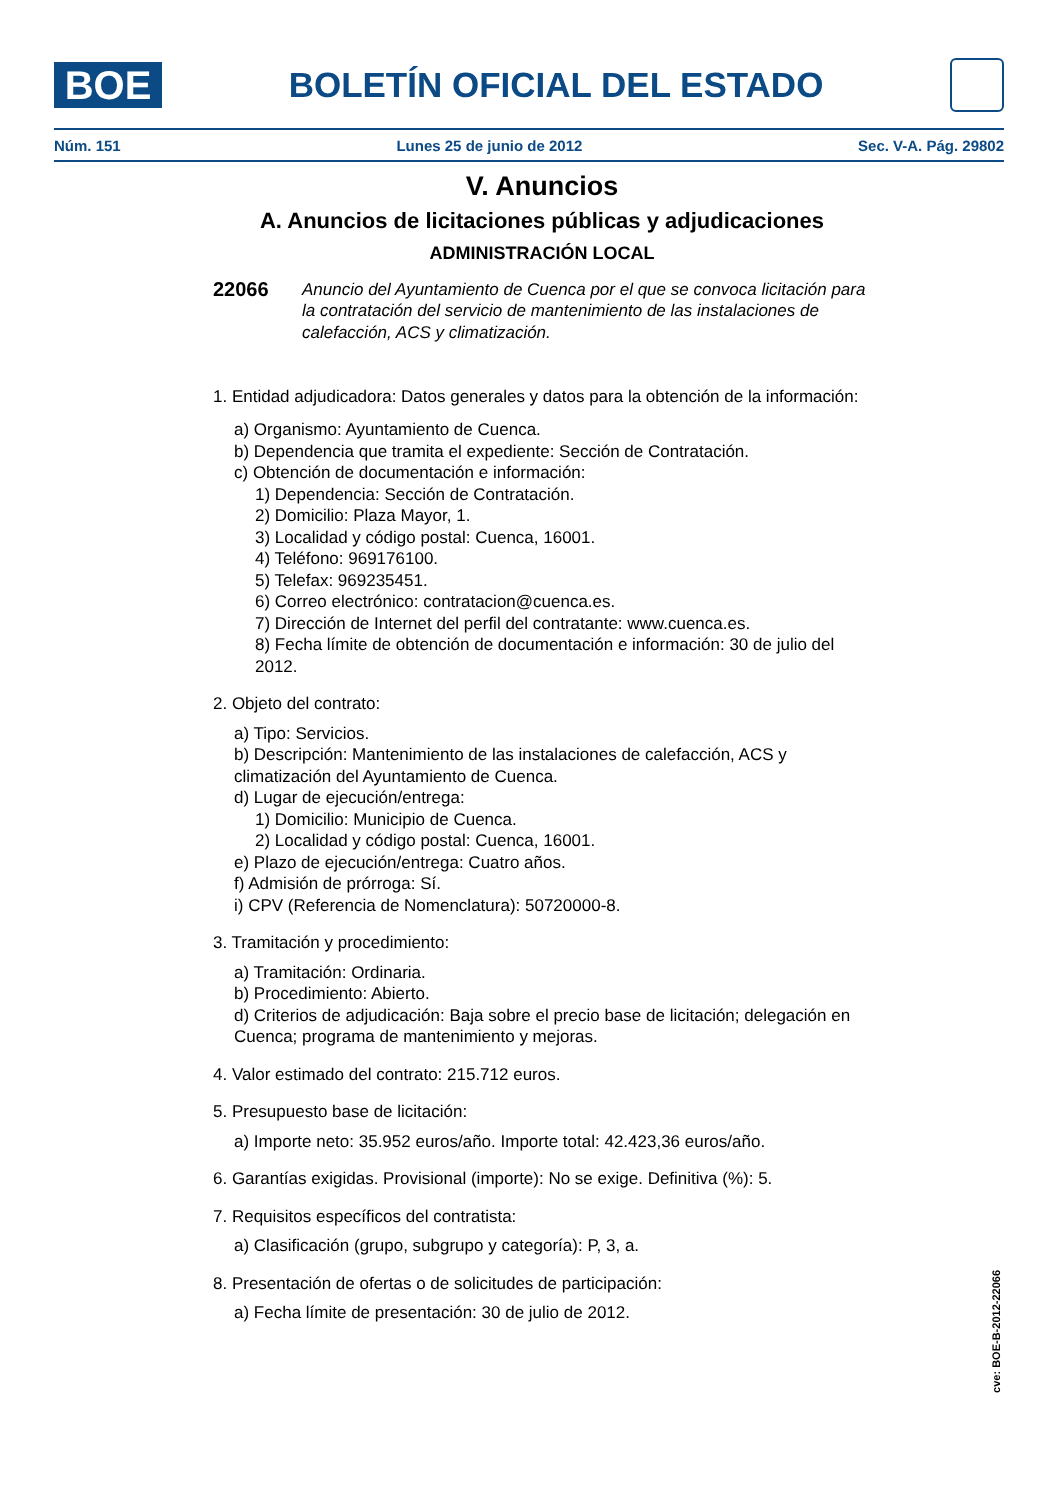BOE
BOLETÍN OFICIAL DEL ESTADO
Núm. 151 Lunes 25 de junio de 2012 Sec. V-A. Pág. 29802
V. Anuncios
A. Anuncios de licitaciones públicas y adjudicaciones
ADMINISTRACIÓN LOCAL
22066 Anuncio del Ayuntamiento de Cuenca por el que se convoca licitación para la contratación del servicio de mantenimiento de las instalaciones de calefacción, ACS y climatización.
1. Entidad adjudicadora: Datos generales y datos para la obtención de la información:
a) Organismo: Ayuntamiento de Cuenca.
b) Dependencia que tramita el expediente: Sección de Contratación.
c) Obtención de documentación e información:
1) Dependencia: Sección de Contratación.
2) Domicilio: Plaza Mayor, 1.
3) Localidad y código postal: Cuenca, 16001.
4) Teléfono: 969176100.
5) Telefax: 969235451.
6) Correo electrónico: contratacion@cuenca.es.
7) Dirección de Internet del perfil del contratante: www.cuenca.es.
8) Fecha límite de obtención de documentación e información: 30 de julio del 2012.
2. Objeto del contrato:
a) Tipo: Servicios.
b) Descripción: Mantenimiento de las instalaciones de calefacción, ACS y climatización del Ayuntamiento de Cuenca.
d) Lugar de ejecución/entrega:
1) Domicilio: Municipio de Cuenca.
2) Localidad y código postal: Cuenca, 16001.
e) Plazo de ejecución/entrega: Cuatro años.
f) Admisión de prórroga: Sí.
i) CPV (Referencia de Nomenclatura): 50720000-8.
3. Tramitación y procedimiento:
a) Tramitación: Ordinaria.
b) Procedimiento: Abierto.
d) Criterios de adjudicación: Baja sobre el precio base de licitación; delegación en Cuenca; programa de mantenimiento y mejoras.
4. Valor estimado del contrato: 215.712 euros.
5. Presupuesto base de licitación:
a) Importe neto: 35.952 euros/año. Importe total: 42.423,36 euros/año.
6. Garantías exigidas. Provisional (importe): No se exige. Definitiva (%): 5.
7. Requisitos específicos del contratista:
a) Clasificación (grupo, subgrupo y categoría): P, 3, a.
8. Presentación de ofertas o de solicitudes de participación:
a) Fecha límite de presentación: 30 de julio de 2012.
cve: BOE-B-2012-22066